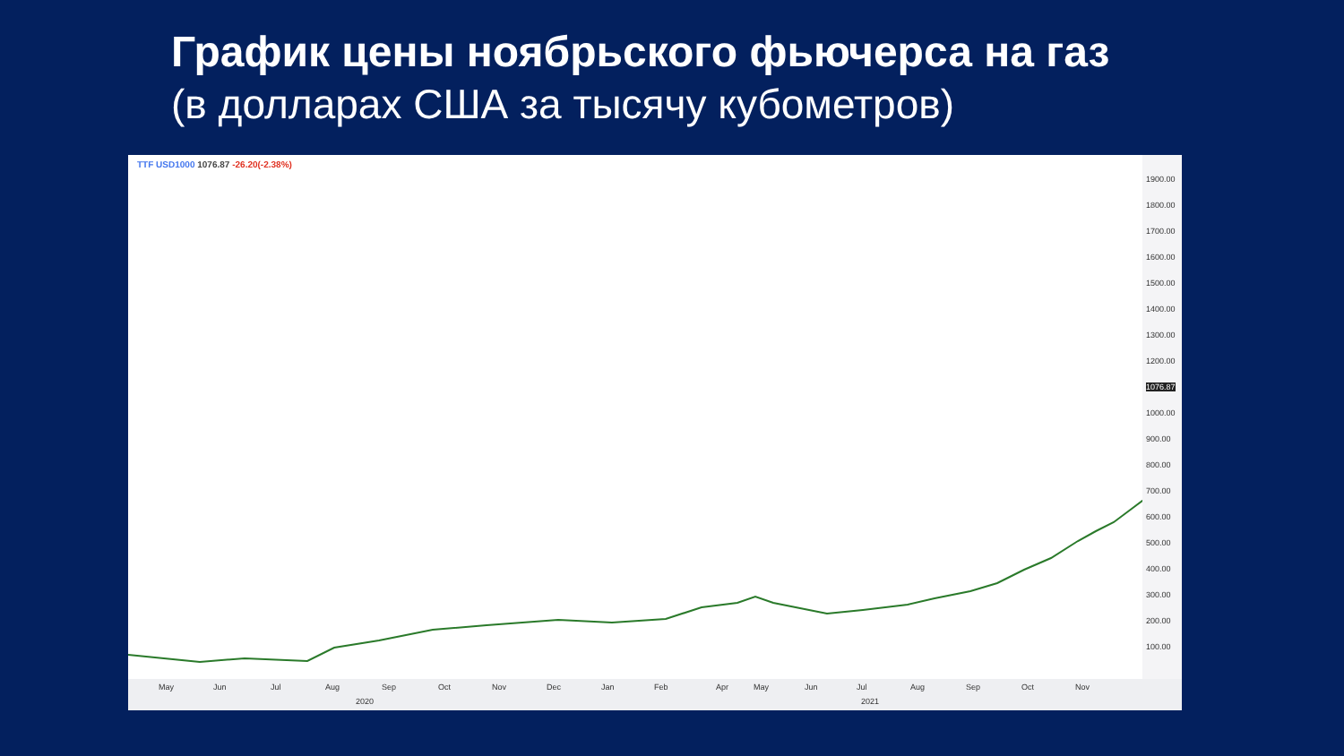График цены ноябрьского фьючерса на газ
(в долларах США за тысячу кубометров)
TTF USD1000 1076.87 -26.20(-2.38%)
1900.00
1800.00
1700.00
1600.00
1500.00
1400.00
1300.00
1200.00
1076.87
1000.00
900.00
800.00
700.00
600.00
500.00
400.00
300.00
200.00
100.00
May Jun Jul Aug Sep Oct Nov Dec Jan Feb Apr May Jun Jul Aug Sep Oct Nov
2020 2021